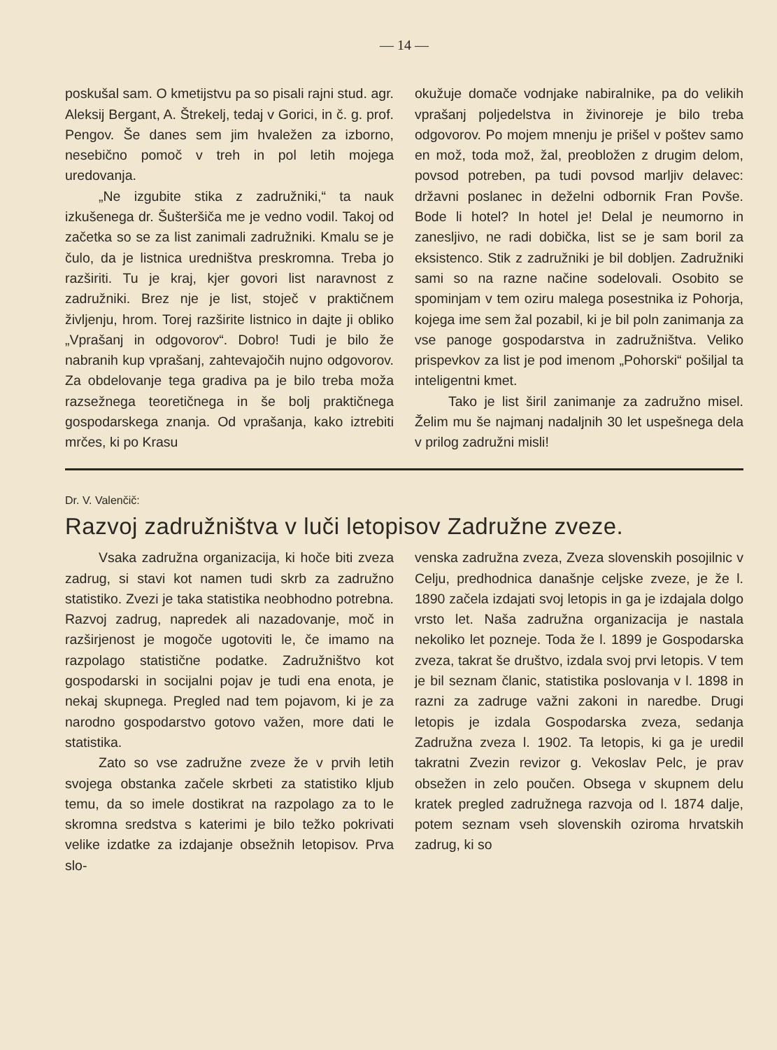— 14 —
poskušal sam. O kmetijstvu pa so pisali rajni stud. agr. Aleksij Bergant, A. Štrekelj, tedaj v Gorici, in č. g. prof. Pengov. Še danes sem jim hvaležen za izborno, nesebično pomoč v treh in pol letih mojega uredovanja.
„Ne izgubite stika z zadružniki,“ ta nauk izkušenega dr. Šušteršiča me je vedno vodil. Takoj od začetka so se za list zanimali zadružniki. Kmalu se je čulo, da je listnica uredništva preskromna. Treba jo razširiti. Tu je kraj, kjer govori list naravnost z zadružniki. Brez nje je list, stoječ v praktičnem življenju, hrom. Torej razširite listnico in dajte ji obliko „Vprašanj in odgovorov“. Dobro! Tudi je bilo že nabranih kup vprašanj, zahtevajočih nujno odgovorov. Za obdelovanje tega gradiva pa je bilo treba moža razsežnega teoretičnega in še bolj praktičnega gospodarskega znanja. Od vprašanja, kako iztrebiti mrčes, ki po Krasu
okužuje domače vodnjake nabiralnike, pa do velikih vprašanj poljedelstva in živinoreje je bilo treba odgovorov. Po mojem mnenju je prišel v poštev samo en mož, toda mož, žal, preobložen z drugim delom, povsod potreben, pa tudi povsod marljiv delavec: državni poslanec in deželni odbornik Fran Povše. Bode li hotel? In hotel je! Delal je neumorno in zanesljivo, ne radi dobička, list se je sam boril za eksistenco. Stik z zadružniki je bil dobljen. Zadružniki sami so na razne načine sodelovali. Osobito se spominjam v tem oziru malega posestnika iz Pohorja, kojega ime sem žal pozabil, ki je bil poln zanimanja za vse panoge gospodarstva in zadružništva. Veliko prispevkov za list je pod imenom „Pohorski“ pošiljal ta inteligentni kmet.
Tako je list širil zanimanje za zadružno misel. Želim mu še najmanj nadaljnih 30 let uspešnega dela v prilog zadružni misli!
Dr. V. Valenčič:
Razvoj zadružništva v luči letopisov Zadružne zveze.
Vsaka zadružna organizacija, ki hoče biti zveza zadrug, si stavi kot namen tudi skrb za zadružno statistiko. Zvezi je taka statistika neobhodno potrebna. Razvoj zadrug, napredek ali nazadovanje, moč in razširjenost je mogoče ugotoviti le, če imamo na razpolago statistične podatke. Zadružništvo kot gospodarski in socijalni pojav je tudi ena enota, je nekaj skupnega. Pregled nad tem pojavom, ki je za narodno gospodarstvo gotovo važen, more dati le statistika.
Zato so vse zadružne zveze že v prvih letih svojega obstanka začele skrbeti za statistiko kljub temu, da so imele dostikrat na razpolago za to le skromna sredstva s katerimi je bilo težko pokrivati velike izdatke za izdajanje obsežnih letopisov. Prva slo-
venska zadružna zveza, Zveza slovenskih posojilnic v Celju, predhodnica današnje celjske zveze, je že l. 1890 začela izdajati svoj letopis in ga je izdajala dolgo vrsto let. Naša zadružna organizacija je nastala nekoliko let pozneje. Toda že l. 1899 je Gospodarska zveza, takrat še društvo, izdala svoj prvi letopis. V tem je bil seznam članic, statistika poslovanja v l. 1898 in razni za zadruge važni zakoni in naredbe. Drugi letopis je izdala Gospodarska zveza, sedanja Zadružna zveza l. 1902. Ta letopis, ki ga je uredil takratni Zvezin revizor g. Vekoslav Pelc, je prav obsežen in zelo poučen. Obsega v skupnem delu kratek pregled zadružnega razvoja od l. 1874 dalje, potem seznam vseh slovenskih oziroma hrvatskih zadrug, ki so